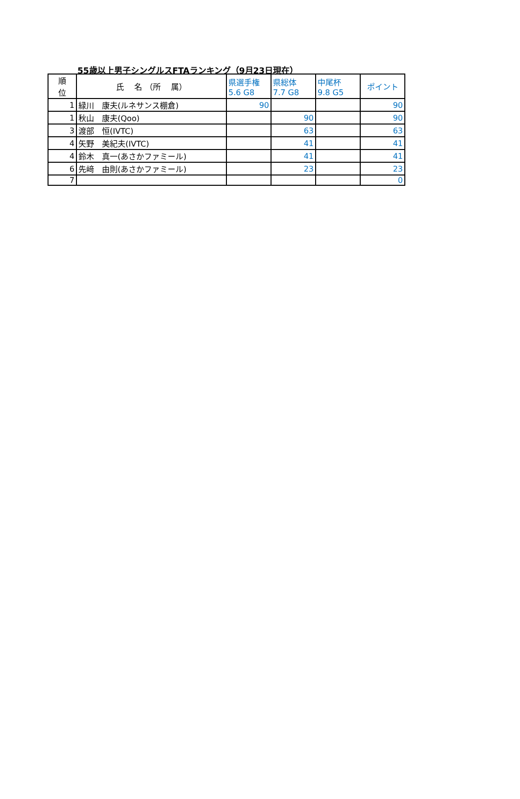55歳以上男子シングルスFTAランキング（9月23日現在）
| 順 位 | 氏 名 （所 属） | 県選手権 5.6 G8 | 県総体 7.7 G8 | 中尾杯 9.8 G5 | ポイント |
| --- | --- | --- | --- | --- | --- |
| 1 | 緑川 康夫(ルネサンス棚倉) | 90 | | | 90 |
| 1 | 秋山 康夫(Qoo) | | 90 | | 90 |
| 3 | 渡部 恒(IVTC) | | 63 | | 63 |
| 4 | 矢野 美紀夫(IVTC) | | 41 | | 41 |
| 4 | 鈴木 真一(あさかファミール) | | 41 | | 41 |
| 6 | 先﨑 由則(あさかファミール) | | 23 | | 23 |
| 7 | | | | | 0 |